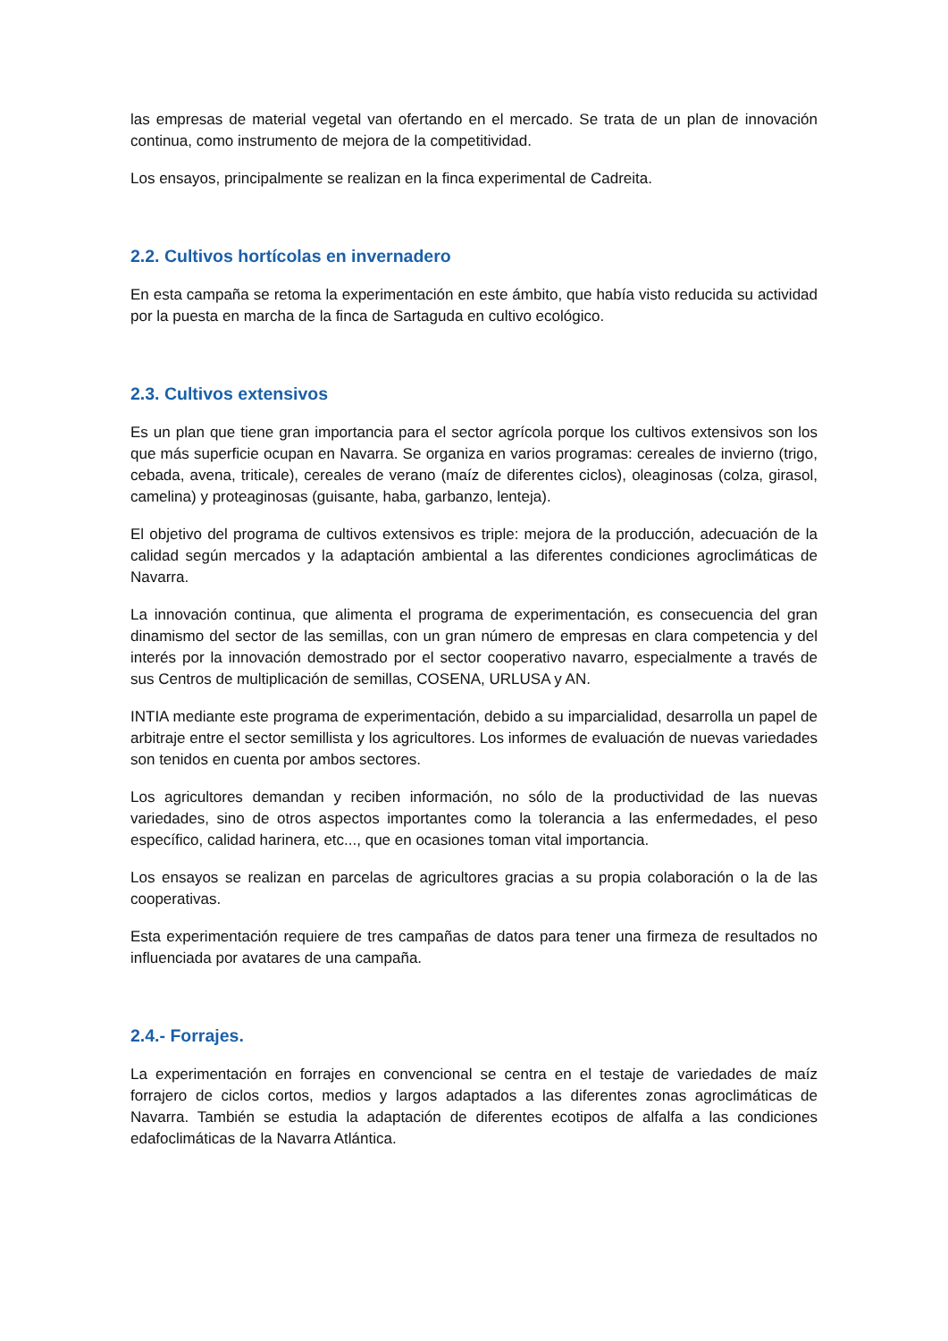las empresas de material vegetal van ofertando en el mercado. Se trata de un plan de innovación continua, como instrumento de mejora de la competitividad.
Los ensayos, principalmente se realizan en la finca experimental de Cadreita.
2.2. Cultivos hortícolas en invernadero
En esta campaña se retoma la experimentación en este ámbito, que había visto reducida su actividad por la puesta en marcha de la finca de Sartaguda en cultivo ecológico.
2.3. Cultivos extensivos
Es un plan que tiene gran importancia para el sector agrícola porque los cultivos extensivos son los que más superficie ocupan en Navarra. Se organiza en varios programas: cereales de invierno (trigo, cebada, avena, triticale), cereales de verano (maíz de diferentes ciclos), oleaginosas (colza, girasol, camelina) y proteaginosas (guisante, haba, garbanzo, lenteja).
El objetivo del programa de cultivos extensivos es triple: mejora de la producción, adecuación de la calidad según mercados y la adaptación ambiental a las diferentes condiciones agroclimáticas de Navarra.
La innovación continua, que alimenta el programa de experimentación, es consecuencia del gran dinamismo del sector de las semillas, con un gran número de empresas en clara competencia y del interés por la innovación demostrado por el sector cooperativo navarro, especialmente a través de sus Centros de multiplicación de semillas, COSENA, URLUSA y AN.
INTIA mediante este programa de experimentación, debido a su imparcialidad, desarrolla un papel de arbitraje entre el sector semillista y los agricultores. Los informes de evaluación de nuevas variedades son tenidos en cuenta por ambos sectores.
Los agricultores demandan y reciben información, no sólo de la productividad de las nuevas variedades, sino de otros aspectos importantes como la tolerancia a las enfermedades, el peso específico, calidad harinera, etc..., que en ocasiones toman vital importancia.
Los ensayos se realizan en parcelas de agricultores gracias a su propia colaboración o la de las cooperativas.
Esta experimentación requiere de tres campañas de datos para tener una firmeza de resultados no influenciada por avatares de una campaña.
2.4.- Forrajes.
La experimentación en forrajes en convencional se centra en el testaje de variedades de maíz forrajero de ciclos cortos, medios y largos adaptados a las diferentes zonas agroclimáticas de Navarra. También se estudia la adaptación de diferentes ecotipos de alfalfa a las condiciones edafoclimáticas de la Navarra Atlántica.